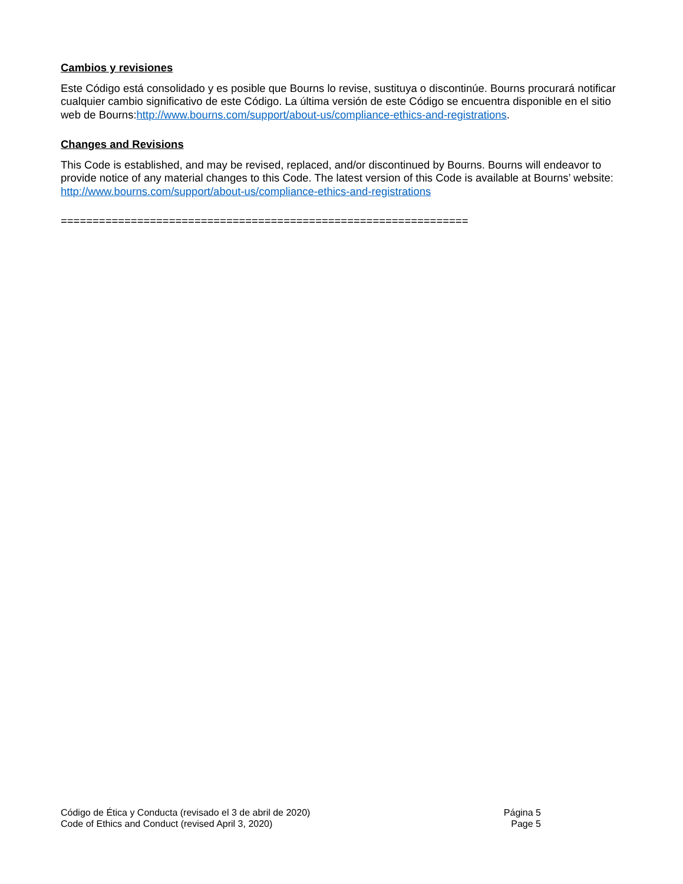Cambios y revisiones
Este Código está consolidado y es posible que Bourns lo revise, sustituya o discontinúe. Bourns procurará notificar cualquier cambio significativo de este Código. La última versión de este Código se encuentra disponible en el sitio web de Bourns:http://www.bourns.com/support/about-us/compliance-ethics-and-registrations.
Changes and Revisions
This Code is established, and may be revised, replaced, and/or discontinued by Bourns. Bourns will endeavor to provide notice of any material changes to this Code. The latest version of this Code is available at Bourns’ website: http://www.bourns.com/support/about-us/compliance-ethics-and-registrations
================================================================
Código de Ética y Conducta (revisado el 3 de abril de 2020) Página 5
Code of Ethics and Conduct (revised April 3, 2020) Page 5